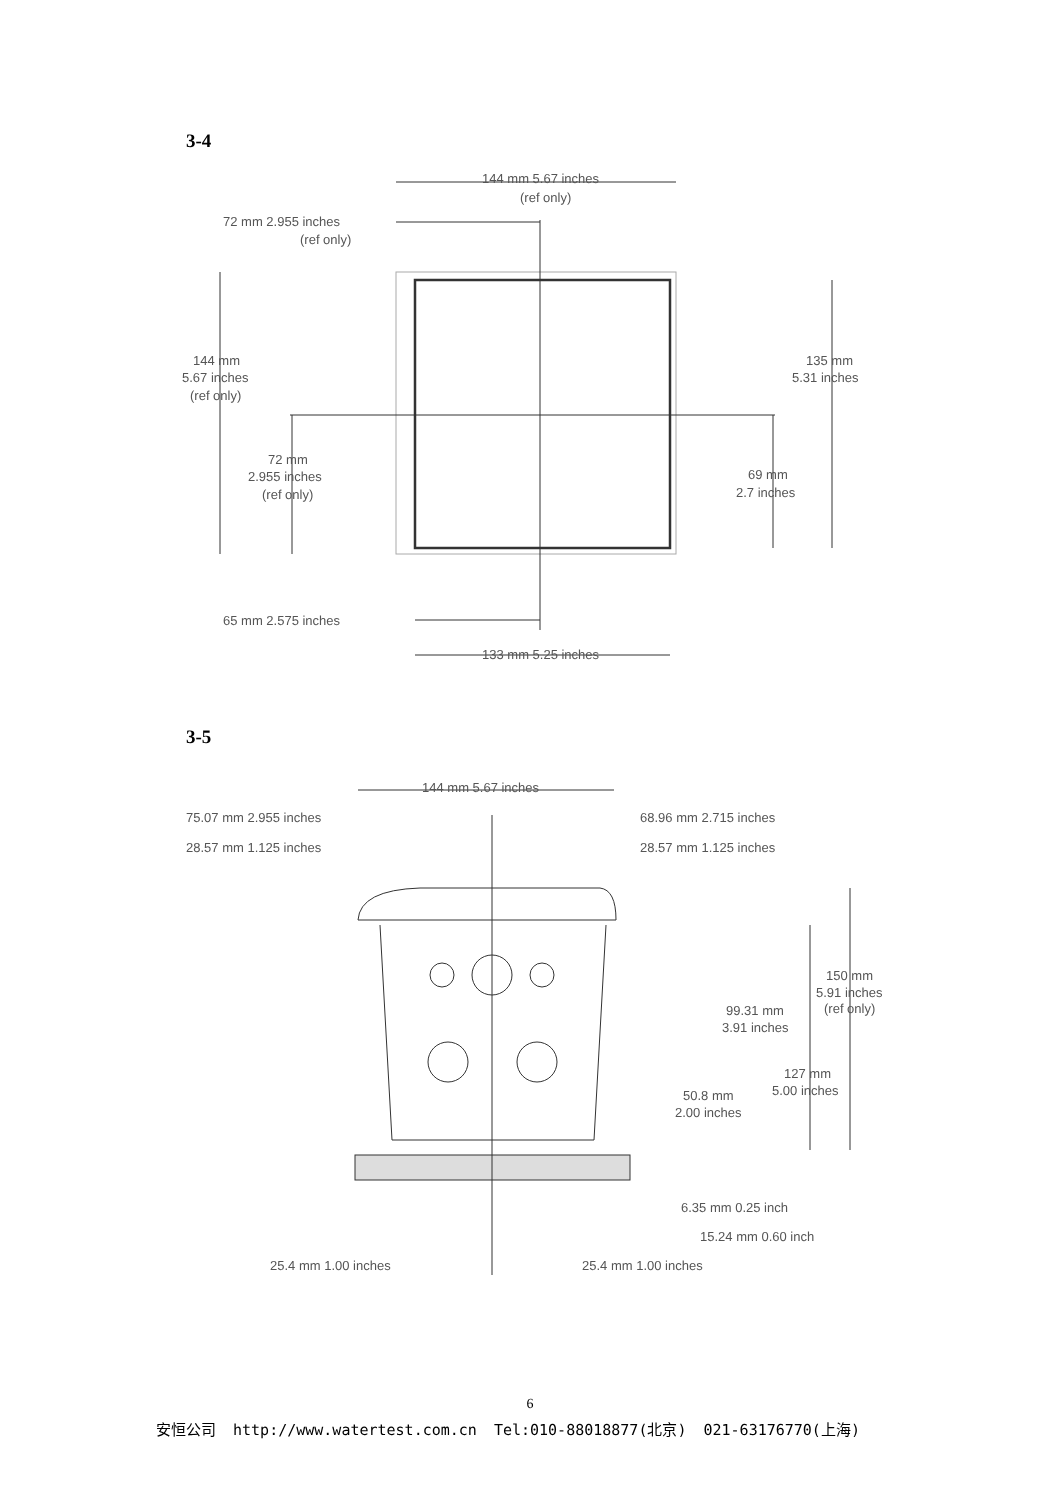3-4
144 mm 5.67 inches
(ref only)
72 mm 2.955 inches
(ref only)
144 mm
5.67 inches
(ref only)
135 mm
5.31 inches
72 mm
2.955 inches
(ref only)
69 mm
2.7 inches
65 mm 2.575 inches
133 mm 5.25 inches
3-5
144 mm 5.67 inches
75.07 mm 2.955 inches
68.96 mm 2.715 inches
28.57 mm 1.125 inches
28.57 mm 1.125 inches
150 mm
5.91 inches
(ref only)
99.31 mm
3.91 inches
127 mm
5.00 inches
50.8 mm
2.00 inches
6.35 mm 0.25 inch
15.24 mm 0.60 inch
25.4 mm 1.00 inches
25.4 mm 1.00 inches
6
安恒公司 http://www.watertest.com.cn Tel:010-88018877(北京) 021-63176770(上海)